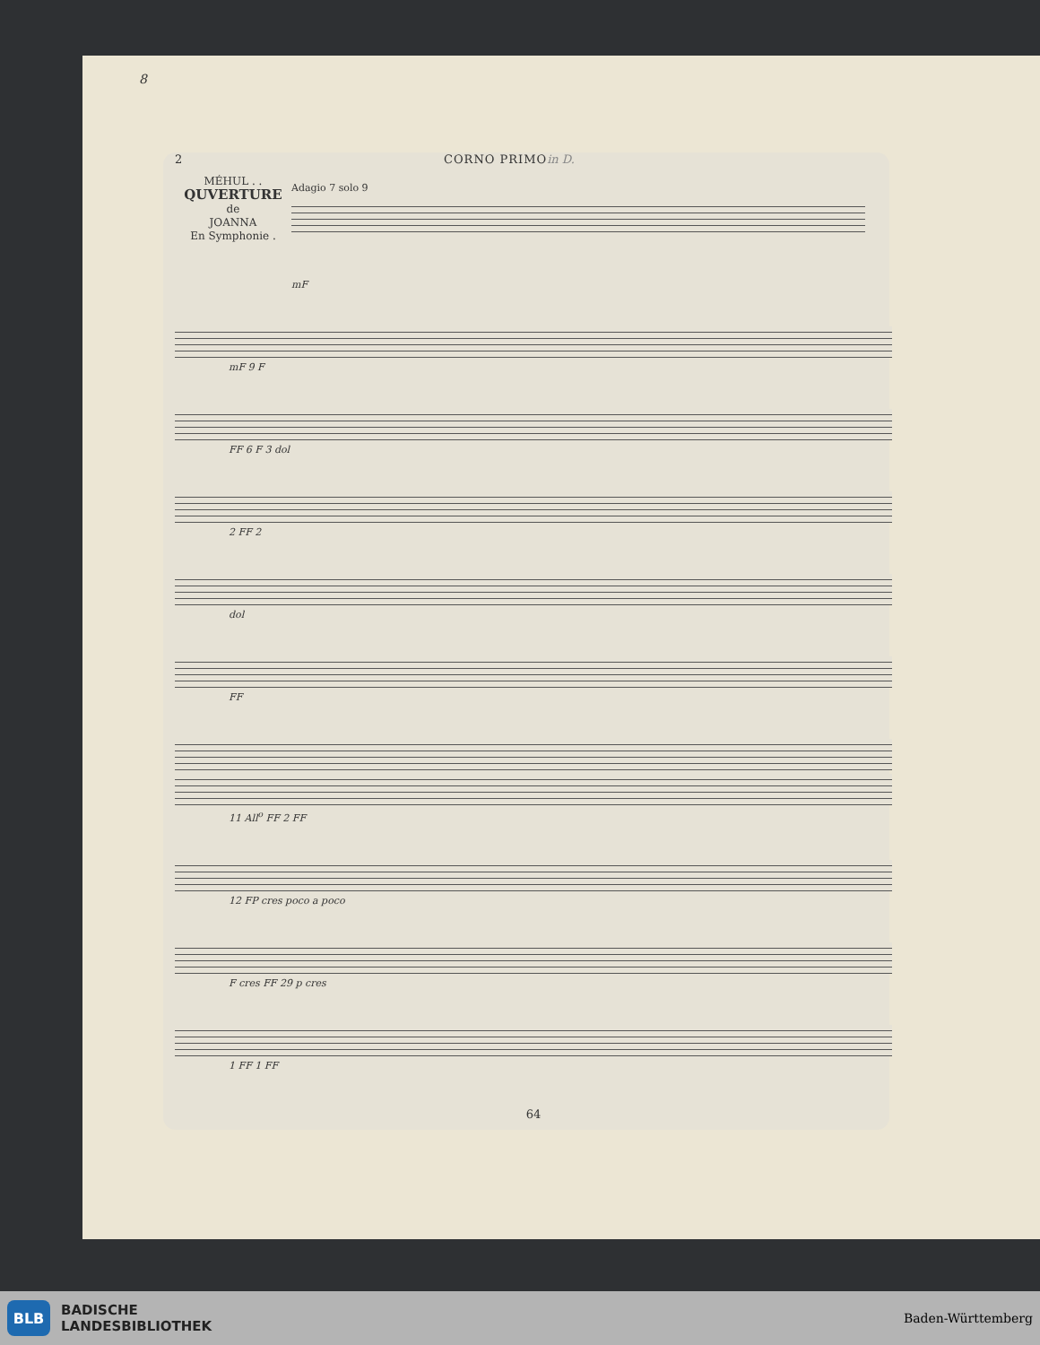8
2 CORNO PRIMO in D.
MÉHUL . .
QUVERTURE
de
JOANNA
En Symphonie .
Adagio 7 solo 9
mF
mF 9 F
FF 6 F 3 dol
2 FF 2
dol
FF
11 All<sup>o</sup> FF 2 FF
12 FP cres poco a poco
F cres FF 29 p cres
1 FF 1 FF
64
BLB
BADISCHE
LANDESBIBLIOTHEK
Baden-Württemberg